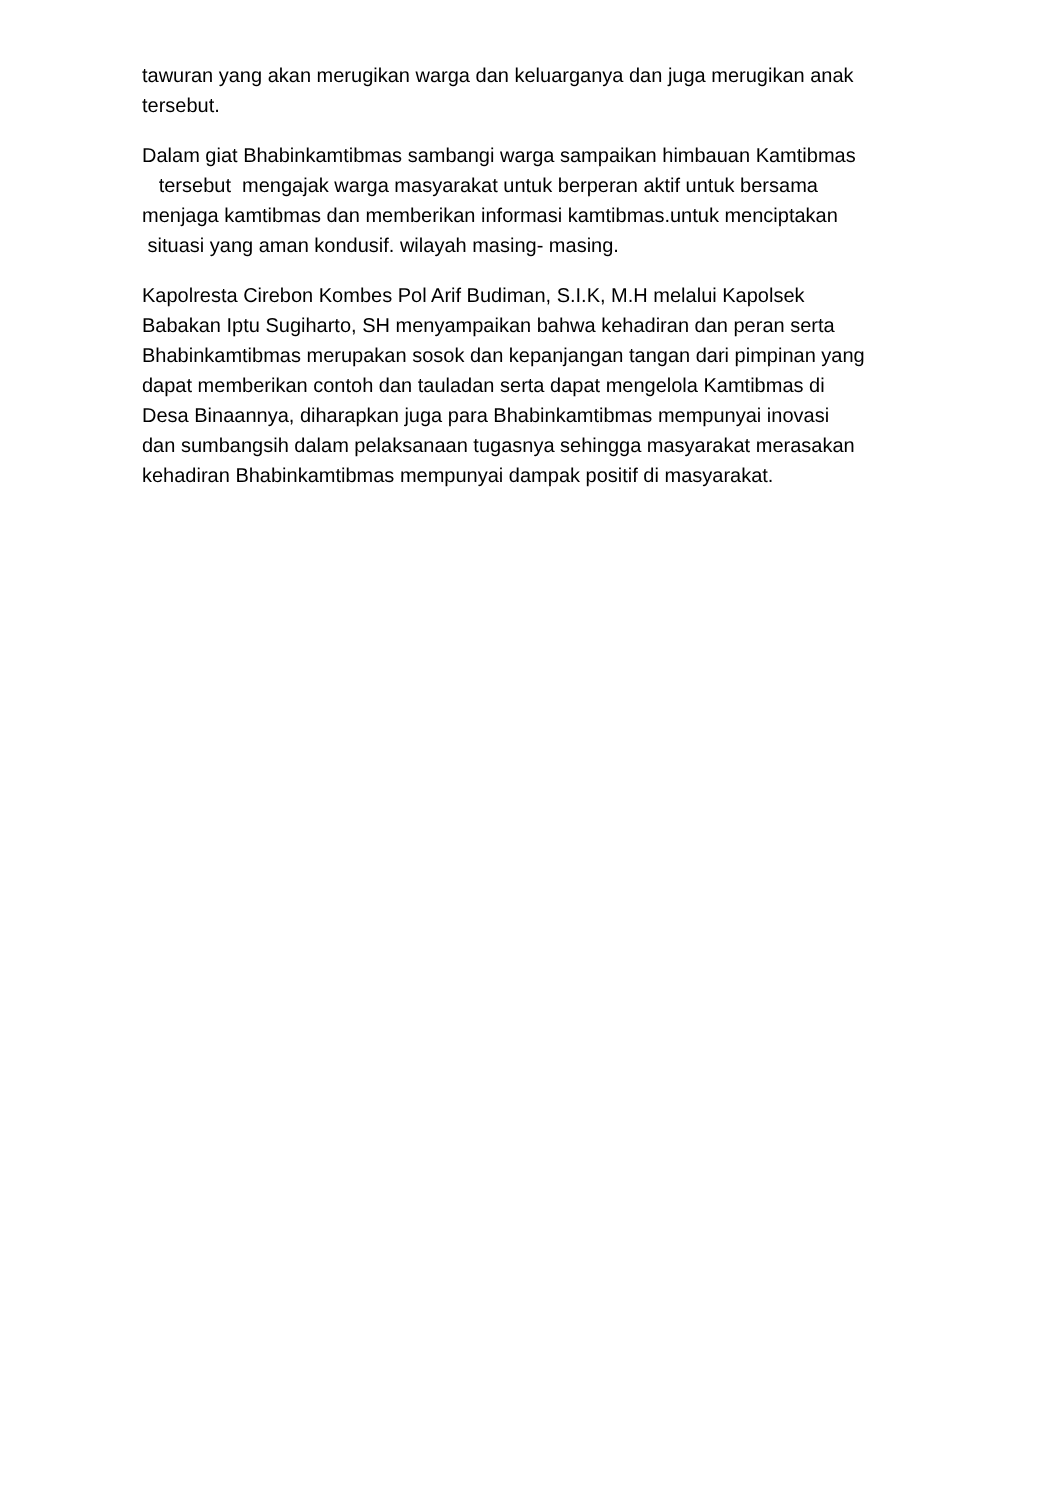tawuran yang akan merugikan warga dan keluarganya dan juga merugikan anak tersebut.
Dalam giat Bhabinkamtibmas sambangi warga sampaikan himbauan Kamtibmas tersebut mengajak warga masyarakat untuk berperan aktif untuk bersama menjaga kamtibmas dan memberikan informasi kamtibmas.untuk menciptakan situasi yang aman kondusif. wilayah masing- masing.
Kapolresta Cirebon Kombes Pol Arif Budiman, S.I.K, M.H melalui Kapolsek Babakan Iptu Sugiharto, SH menyampaikan bahwa kehadiran dan peran serta Bhabinkamtibmas merupakan sosok dan kepanjangan tangan dari pimpinan yang dapat memberikan contoh dan tauladan serta dapat mengelola Kamtibmas di Desa Binaannya, diharapkan juga para Bhabinkamtibmas mempunyai inovasi dan sumbangsih dalam pelaksanaan tugasnya sehingga masyarakat merasakan kehadiran Bhabinkamtibmas mempunyai dampak positif di masyarakat.